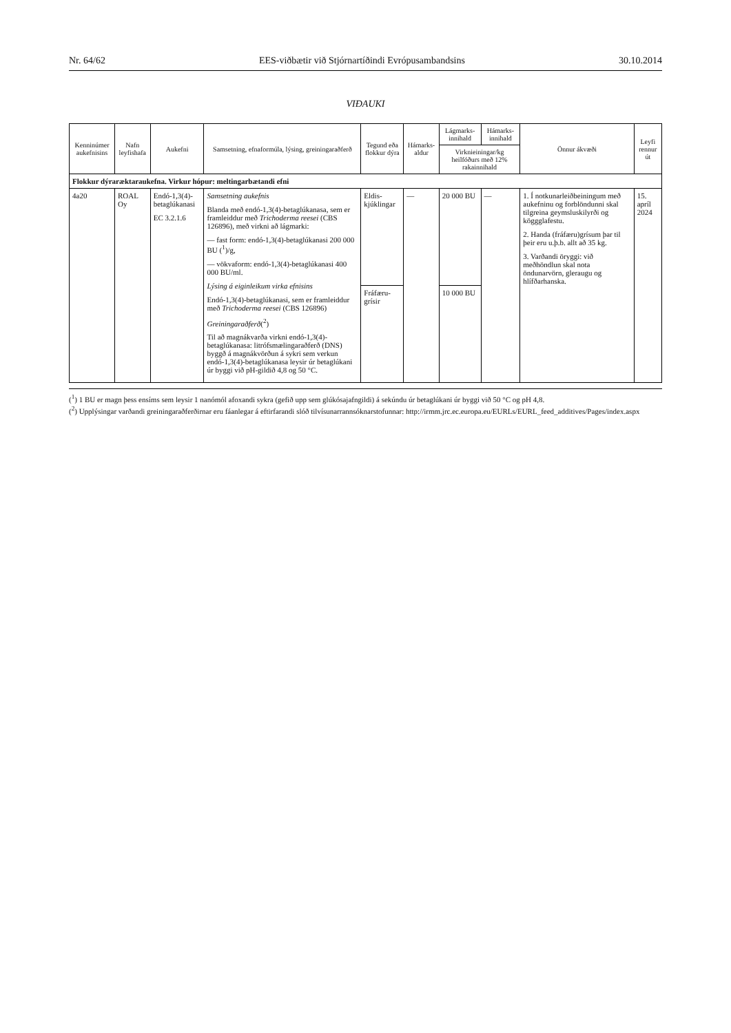Nr. 64/62 EES-viðbætir við Stjórnartíðindi Evrópusambandsins 30.10.2014
VIÐAUKI
| Kenninúmer aukefnisins | Nafn leyfishafa | Aukefni | Samsetning, efnaformúla, lýsing, greiningaraðferð | Tegund eða flokkur dýra | Hámarks-aldur | Lágmarks-innihald | Hámarks-innihald | Önnur ákvæði | Leyfi rennur út |
| --- | --- | --- | --- | --- | --- | --- | --- | --- | --- |
| | | | | | | Virknieiningar/kg heilfóðurs með 12% rakainnihald | | | |
| Flokkur dýraræktaraukefna. Virkur hópur: meltingarbætandi efni | | | | | | | | | |
| 4a20 | ROAL Oy | Endó-1,3(4)-betaglúkanasi EC 3.2.1.6 | Samsetning aukefnis Blanda með endó-1,3(4)-betaglúkanasa, sem er framleiddur með Trichoderma reesei (CBS 126896), með virkni að lágmarki: — fast form: endó-1,3(4)-betaglúkanasi 200 000 BU (<sup>1</sup>)/g, — vökvaform: endó-1,3(4)-betaglúkanasi 400 000 BU/ml. Lýsing á eiginleikum virka efnisins Endó-1,3(4)-betaglúkanasi, sem er framleiddur með Trichoderma reesei (CBS 126896) Greiningaraðferð (<sup>2</sup>) Til að magnákvarða virkni endó-1,3(4)-betaglúkanasa: litrófsmælingaraðferð (DNS) byggð á magnákvörðun á sykri sem verkun endó-1,3(4)-betaglúkanasa leysir úr betaglúkani úr byggi við pH-gildið 4,8 og 50 °C. | Eldis-kjúklingar | — | 20 000 BU | — | 1. Í notkunarleiðbeiningum með aukefninu og forblöndunni skal tilgreina geymsluskilyrði og köggglafestu. 2. Handa (fráfæru)grísum þar til þeir eru u.þ.b. allt að 35 kg. 3. Varðandi öryggi: við meðhöndlun skal nota öndunarvörn, gleraugu og hlífðarhanska. | 15. apríl 2024 |
| | | | | Fráfæru-grísir | | 10 000 BU | | | |
(<sup>1</sup>) 1 BU er magn þess ensíms sem leysir 1 nanómól afoxandi sykra (gefið upp sem glúkósajafngildi) á sekúndu úr betaglúkani úr byggi við 50 °C og pH 4,8.
(<sup>2</sup>) Upplýsingar varðandi greiningaraðferðirnar eru fáanlegar á eftirfarandi slóð tilvísunarrannsóknarstofunnar: http://irmm.jrc.ec.europa.eu/EURLs/EURL_feed_additives/Pages/index.aspx